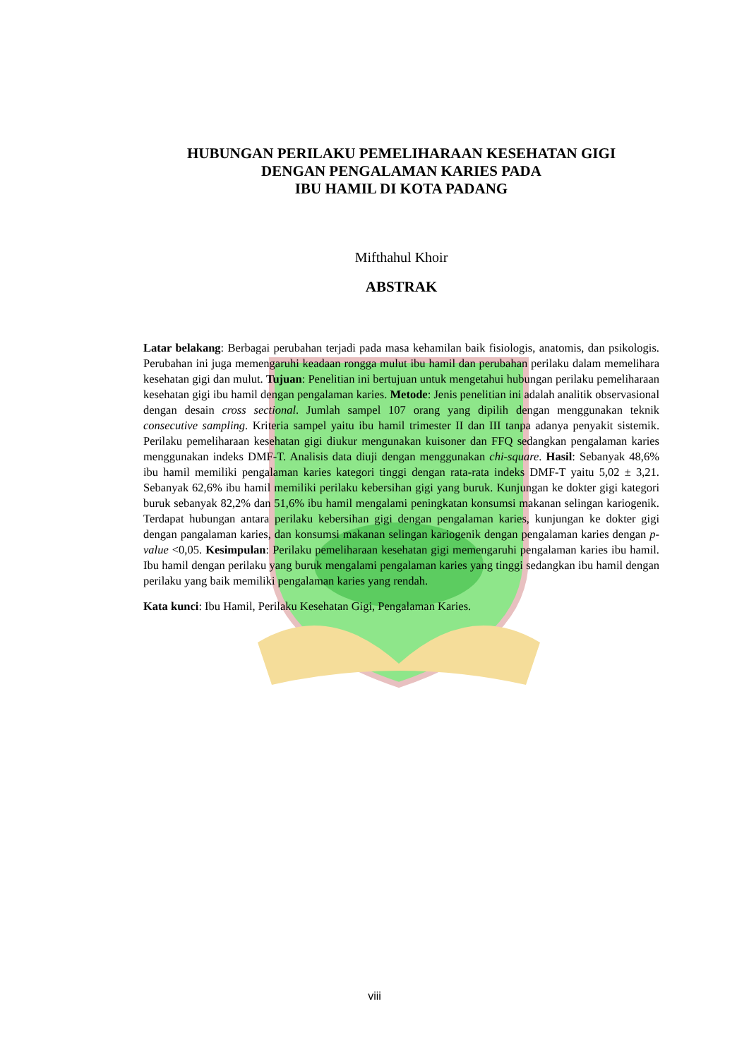HUBUNGAN PERILAKU PEMELIHARAAN KESEHATAN GIGI
DENGAN PENGALAMAN KARIES PADA
IBU HAMIL DI KOTA PADANG
Mifthahul Khoir
ABSTRAK
Latar belakang: Berbagai perubahan terjadi pada masa kehamilan baik fisiologis, anatomis, dan psikologis. Perubahan ini juga memengaruhi keadaan rongga mulut ibu hamil dan perubahan perilaku dalam memelihara kesehatan gigi dan mulut. Tujuan: Penelitian ini bertujuan untuk mengetahui hubungan perilaku pemeliharaan kesehatan gigi ibu hamil dengan pengalaman karies. Metode: Jenis penelitian ini adalah analitik observasional dengan desain cross sectional. Jumlah sampel 107 orang yang dipilih dengan menggunakan teknik consecutive sampling. Kriteria sampel yaitu ibu hamil trimester II dan III tanpa adanya penyakit sistemik. Perilaku pemeliharaan kesehatan gigi diukur mengunakan kuisoner dan FFQ sedangkan pengalaman karies menggunakan indeks DMF-T. Analisis data diuji dengan menggunakan chi-square. Hasil: Sebanyak 48,6% ibu hamil memiliki pengalaman karies kategori tinggi dengan rata-rata indeks DMF-T yaitu 5,02 ± 3,21. Sebanyak 62,6% ibu hamil memiliki perilaku kebersihan gigi yang buruk. Kunjungan ke dokter gigi kategori buruk sebanyak 82,2% dan 51,6% ibu hamil mengalami peningkatan konsumsi makanan selingan kariogenik. Terdapat hubungan antara perilaku kebersihan gigi dengan pengalaman karies, kunjungan ke dokter gigi dengan pangalaman karies, dan konsumsi makanan selingan kariogenik dengan pengalaman karies dengan p-value <0,05. Kesimpulan: Perilaku pemeliharaan kesehatan gigi memengaruhi pengalaman karies ibu hamil. Ibu hamil dengan perilaku yang buruk mengalami pengalaman karies yang tinggi sedangkan ibu hamil dengan perilaku yang baik memiliki pengalaman karies yang rendah.
Kata kunci: Ibu Hamil, Perilaku Kesehatan Gigi, Pengalaman Karies.
viii